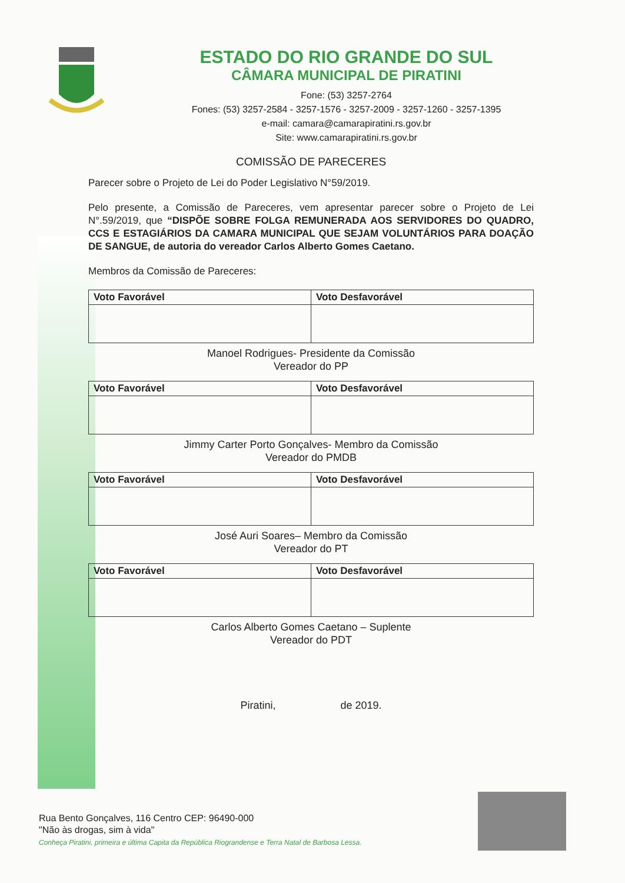ESTADO DO RIO GRANDE DO SUL
CÂMARA MUNICIPAL DE PIRATINI
Fone: (53) 3257-2764
Fones: (53) 3257-2584 - 3257-1576 - 3257-2009 - 3257-1260 - 3257-1395
e-mail: camara@camarapiratini.rs.gov.br
Site: www.camarapiratini.rs.gov.br
COMISSÃO DE PARECERES
Parecer sobre o Projeto de Lei do Poder Legislativo N°59/2019.
Pelo presente, a Comissão de Pareceres, vem apresentar parecer sobre o Projeto de Lei N°.59/2019, que “DISPÕE SOBRE FOLGA REMUNERADA AOS SERVIDORES DO QUADRO, CCS E ESTAGIÁRIOS DA CAMARA MUNICIPAL QUE SEJAM VOLUNTÁRIOS PARA DOAÇÃO DE SANGUE, de autoria do vereador Carlos Alberto Gomes Caetano.
Membros da Comissão de Pareceres:
| Voto Favorável | Voto Desfavorável |
| --- | --- |
Manoel Rodrigues- Presidente da Comissão
Vereador do PP
| Voto Favorável | Voto Desfavorável |
| --- | --- |
Jimmy Carter Porto Gonçalves- Membro da Comissão
Vereador do PMDB
| Voto Favorável | Voto Desfavorável |
| --- | --- |
José Auri Soares– Membro da Comissão
Vereador do PT
| Voto Favorável | Voto Desfavorável |
| --- | --- |
Carlos Alberto Gomes Caetano – Suplente
Vereador do PDT
Piratini, de 2019.
Rua Bento Gonçalves, 116 Centro CEP: 96490-000
"Não às drogas, sim à vida"
Conheça Piratini, primeira e última Capita da República Riograndense e Terra Natal de Barbosa Lessa.